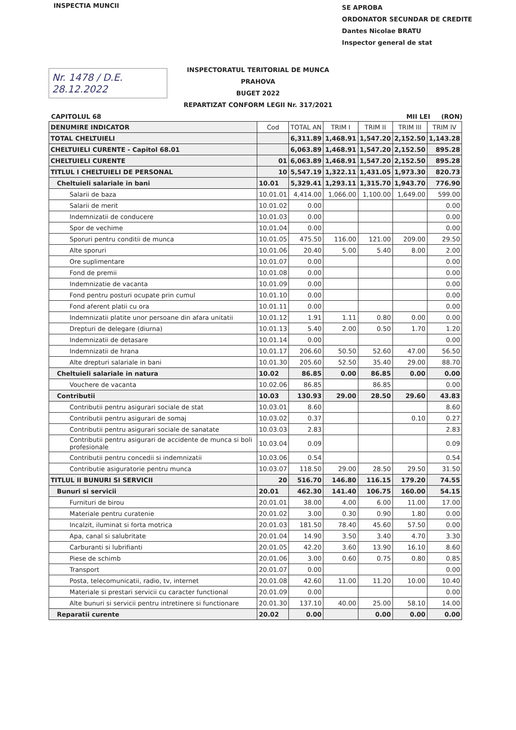INSPECTIA MUNCII
SE APROBA
ORDONATOR SECUNDAR DE CREDITE
Dantes Nicolae BRATU
Inspector general de stat
Nr. 1478 / D.E.
28.12.2022
INSPECTORATUL TERITORIAL DE MUNCA
PRAHOVA
BUGET 2022
REPARTIZAT CONFORM LEGII Nr. 317/2021
CAPITOLUL 68 MII LEI (RON)
| DENUMIRE INDICATOR | Cod | TOTAL AN | TRIM I | TRIM II | TRIM III | TRIM IV |
| TOTAL CHELTUIELI | | 6,311.89 | 1,468.91 | 1,547.20 | 2,152.50 | 1,143.28 |
| CHELTUIELI CURENTE - Capitol 68.01 | | 6,063.89 | 1,468.91 | 1,547.20 | 2,152.50 | 895.28 |
| CHELTUIELI CURENTE | 01 | 6,063.89 | 1,468.91 | 1,547.20 | 2,152.50 | 895.28 |
| TITLUL I CHELTUIELI DE PERSONAL | 10 | 5,547.19 | 1,322.11 | 1,431.05 | 1,973.30 | 820.73 |
| Cheltuieli salariale in bani | 10.01 | 5,329.41 | 1,293.11 | 1,315.70 | 1,943.70 | 776.90 |
| Salarii de baza | 10.01.01 | 4,414.00 | 1,066.00 | 1,100.00 | 1,649.00 | 599.00 |
| Salarii de merit | 10.01.02 | 0.00 | | | | 0.00 |
| Indemnizatii de conducere | 10.01.03 | 0.00 | | | | 0.00 |
| Spor de vechime | 10.01.04 | 0.00 | | | | 0.00 |
| Sporuri pentru conditii de munca | 10.01.05 | 475.50 | 116.00 | 121.00 | 209.00 | 29.50 |
| Alte sporuri | 10.01.06 | 20.40 | 5.00 | 5.40 | 8.00 | 2.00 |
| Ore suplimentare | 10.01.07 | 0.00 | | | | 0.00 |
| Fond de premii | 10.01.08 | 0.00 | | | | 0.00 |
| Indemnizatie de vacanta | 10.01.09 | 0.00 | | | | 0.00 |
| Fond pentru posturi ocupate prin cumul | 10.01.10 | 0.00 | | | | 0.00 |
| Fond aferent platii cu ora | 10.01.11 | 0.00 | | | | 0.00 |
| Indemnizatii platite unor persoane din afara unitatii | 10.01.12 | 1.91 | 1.11 | 0.80 | 0.00 | 0.00 |
| Drepturi de delegare (diurna) | 10.01.13 | 5.40 | 2.00 | 0.50 | 1.70 | 1.20 |
| Indemnizatii de detasare | 10.01.14 | 0.00 | | | | 0.00 |
| Indemnizatii de hrana | 10.01.17 | 206.60 | 50.50 | 52.60 | 47.00 | 56.50 |
| Alte drepturi salariale in bani | 10.01.30 | 205.60 | 52.50 | 35.40 | 29.00 | 88.70 |
| Cheltuieli salariale in natura | 10.02 | 86.85 | 0.00 | 86.85 | 0.00 | 0.00 |
| Vouchere de vacanta | 10.02.06 | 86.85 | | 86.85 | | 0.00 |
| Contributii | 10.03 | 130.93 | 29.00 | 28.50 | 29.60 | 43.83 |
| Contributii pentru asigurari sociale de stat | 10.03.01 | 8.60 | | | | 8.60 |
| Contributii pentru asigurari de somaj | 10.03.02 | 0.37 | | | 0.10 | 0.27 |
| Contributii pentru asigurari sociale de sanatate | 10.03.03 | 2.83 | | | | 2.83 |
| Contributii pentru asigurari de accidente de munca si boli profesionale | 10.03.04 | 0.09 | | | | 0.09 |
| Contributii pentru concedii si indemnizatii | 10.03.06 | 0.54 | | | | 0.54 |
| Contributie asiguratorie pentru munca | 10.03.07 | 118.50 | 29.00 | 28.50 | 29.50 | 31.50 |
| TITLUL II BUNURI SI SERVICII | 20 | 516.70 | 146.80 | 116.15 | 179.20 | 74.55 |
| Bunuri si servicii | 20.01 | 462.30 | 141.40 | 106.75 | 160.00 | 54.15 |
| Furnituri de birou | 20.01.01 | 38.00 | 4.00 | 6.00 | 11.00 | 17.00 |
| Materiale pentru curatenie | 20.01.02 | 3.00 | 0.30 | 0.90 | 1.80 | 0.00 |
| Incalzit, iluminat si forta motrica | 20.01.03 | 181.50 | 78.40 | 45.60 | 57.50 | 0.00 |
| Apa, canal si salubritate | 20.01.04 | 14.90 | 3.50 | 3.40 | 4.70 | 3.30 |
| Carburanti si lubrifianti | 20.01.05 | 42.20 | 3.60 | 13.90 | 16.10 | 8.60 |
| Piese de schimb | 20.01.06 | 3.00 | 0.60 | 0.75 | 0.80 | 0.85 |
| Transport | 20.01.07 | 0.00 | | | | 0.00 |
| Posta, telecomunicatii, radio, tv, internet | 20.01.08 | 42.60 | 11.00 | 11.20 | 10.00 | 10.40 |
| Materiale si prestari servicii cu caracter functional | 20.01.09 | 0.00 | | | | 0.00 |
| Alte bunuri si servicii pentru intretinere si functionare | 20.01.30 | 137.10 | 40.00 | 25.00 | 58.10 | 14.00 |
| Reparatii curente | 20.02 | 0.00 | | 0.00 | 0.00 | 0.00 |